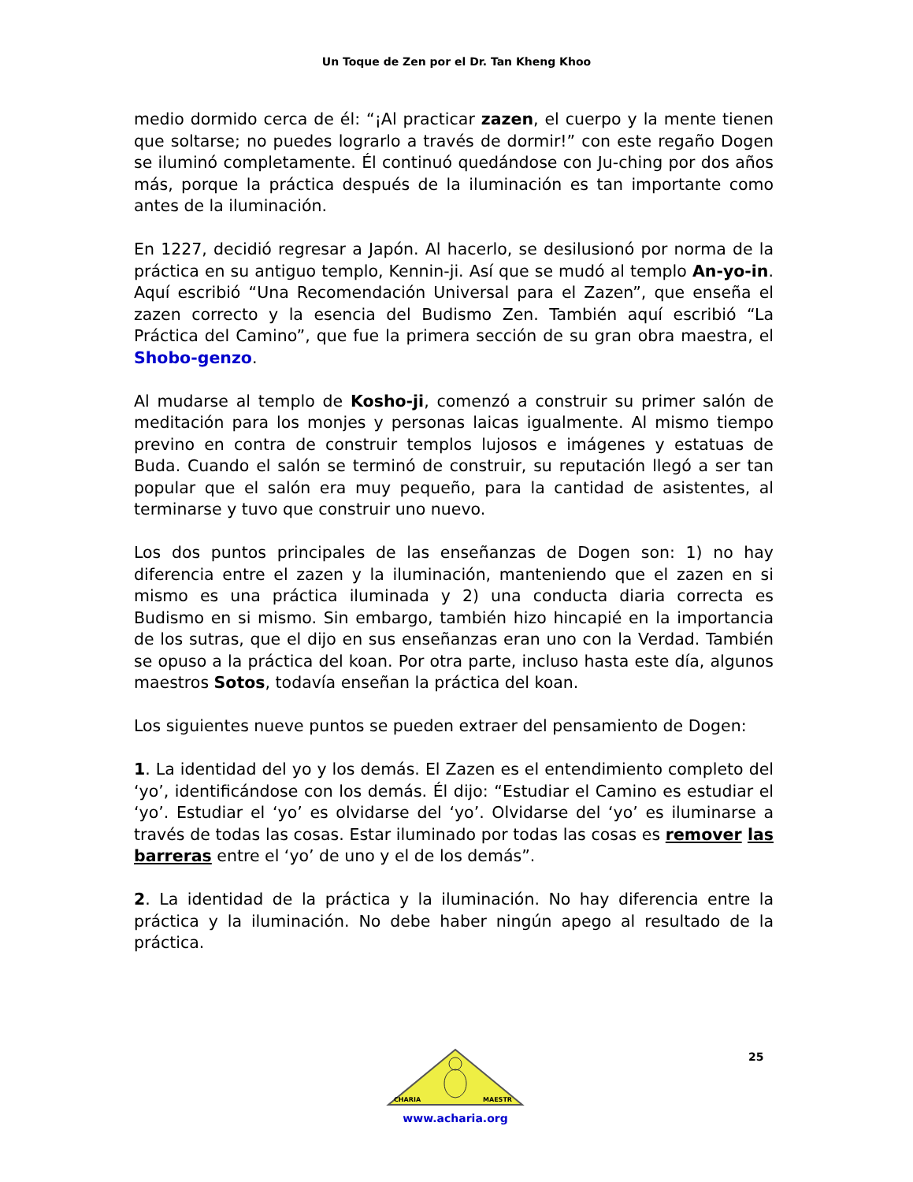Un Toque de Zen por el Dr. Tan Kheng Khoo
medio dormido cerca de él: “¡Al practicar zazen, el cuerpo y la mente tienen que soltarse; no puedes lograrlo a través de dormir!” con este regaño Dogen se iluminó completamente. Él continuó quedándose con Ju-ching por dos años más, porque la práctica después de la iluminación es tan importante como antes de la iluminación.
En 1227, decidió regresar a Japón. Al hacerlo, se desilusionó por norma de la práctica en su antiguo templo, Kennin-ji. Así que se mudó al templo An-yo-in. Aquí escribió “Una Recomendación Universal para el Zazen”, que enseña el zazen correcto y la esencia del Budismo Zen. También aquí escribió “La Práctica del Camino”, que fue la primera sección de su gran obra maestra, el Shobo-genzo.
Al mudarse al templo de Kosho-ji, comenzó a construir su primer salón de meditación para los monjes y personas laicas igualmente. Al mismo tiempo previno en contra de construir templos lujosos e imágenes y estatuas de Buda. Cuando el salón se terminó de construir, su reputación llegó a ser tan popular que el salón era muy pequeño, para la cantidad de asistentes, al terminarse y tuvo que construir uno nuevo.
Los dos puntos principales de las enseñanzas de Dogen son: 1) no hay diferencia entre el zazen y la iluminación, manteniendo que el zazen en si mismo es una práctica iluminada y 2) una conducta diaria correcta es Budismo en si mismo. Sin embargo, también hizo hincapié en la importancia de los sutras, que el dijo en sus enseñanzas eran uno con la Verdad. También se opuso a la práctica del koan. Por otra parte, incluso hasta este día, algunos maestros Sotos, todavía enseñan la práctica del koan.
Los siguientes nueve puntos se pueden extraer del pensamiento de Dogen:
1. La identidad del yo y los demás. El Zazen es el entendimiento completo del ‘yo’, identificándose con los demás. Él dijo: “Estudiar el Camino es estudiar el ‘yo’. Estudiar el ‘yo’ es olvidarse del ‘yo’. Olvidarse del ‘yo’ es iluminarse a través de todas las cosas. Estar iluminado por todas las cosas es remover las barreras entre el ‘yo’ de uno y el de los demás”.
2. La identidad de la práctica y la iluminación. No hay diferencia entre la práctica y la iluminación. No debe haber ningún apego al resultado de la práctica.
25
CHARIA
MAESTR
www.acharia.org